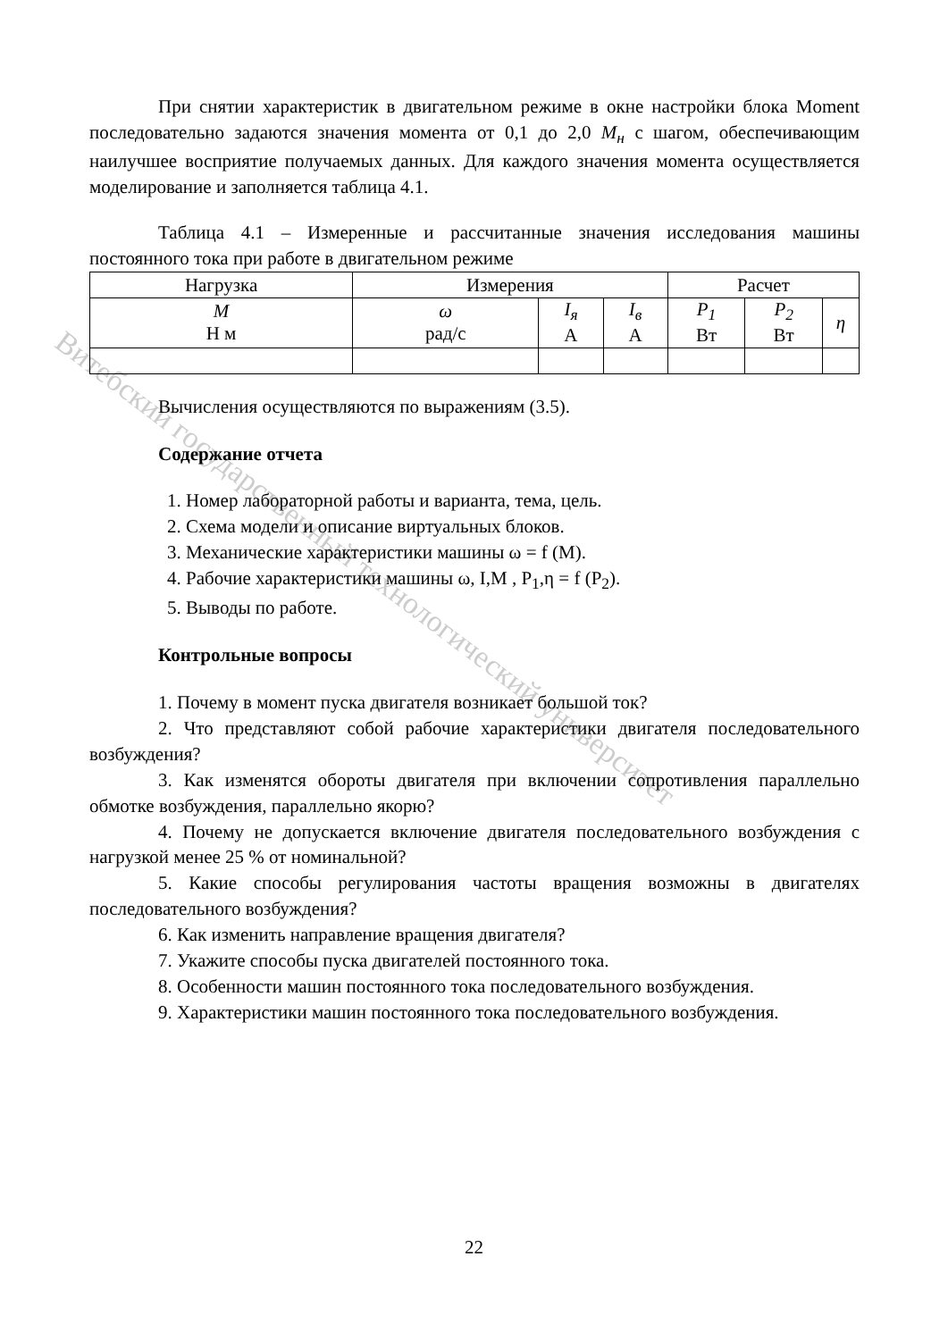Витебский государственный технологический университет
При снятии характеристик в двигательном режиме в окне настройки блока Moment последовательно задаются значения момента от 0,1 до 2,0 M<sub>н</sub> с шагом, обеспечивающим наилучшее восприятие получаемых данных. Для каждого значения момента осуществляется моделирование и заполняется таблица 4.1.
Таблица 4.1 – Измеренные и рассчитанные значения исследования машины постоянного тока при работе в двигательном режиме
| Нагрузка | Измерения | | | Расчет | | |
| M Н м | ω рад/с | I<sub>я</sub> А | I<sub>в</sub> А | P<sub>1</sub> Вт | P<sub>2</sub> Вт | η |
Вычисления осуществляются по выражениям (3.5).
Содержание отчета
1. Номер лабораторной работы и варианта, тема, цель.
2. Схема модели и описание виртуальных блоков.
3. Механические характеристики машины ω = f (M).
4. Рабочие характеристики машины ω, I,M , P<sub>1</sub>,η = f (P<sub>2</sub>).
5. Выводы по работе.
Контрольные вопросы
1. Почему в момент пуска двигателя возникает большой ток?
2. Что представляют собой рабочие характеристики двигателя последовательного возбуждения?
3. Как изменятся обороты двигателя при включении сопротивления параллельно обмотке возбуждения, параллельно якорю?
4. Почему не допускается включение двигателя последовательного возбуждения с нагрузкой менее 25 % от номинальной?
5. Какие способы регулирования частоты вращения возможны в двигателях последовательного возбуждения?
6. Как изменить направление вращения двигателя?
7. Укажите способы пуска двигателей постоянного тока.
8. Особенности машин постоянного тока последовательного возбуждения.
9. Характеристики машин постоянного тока последовательного возбуждения.
22